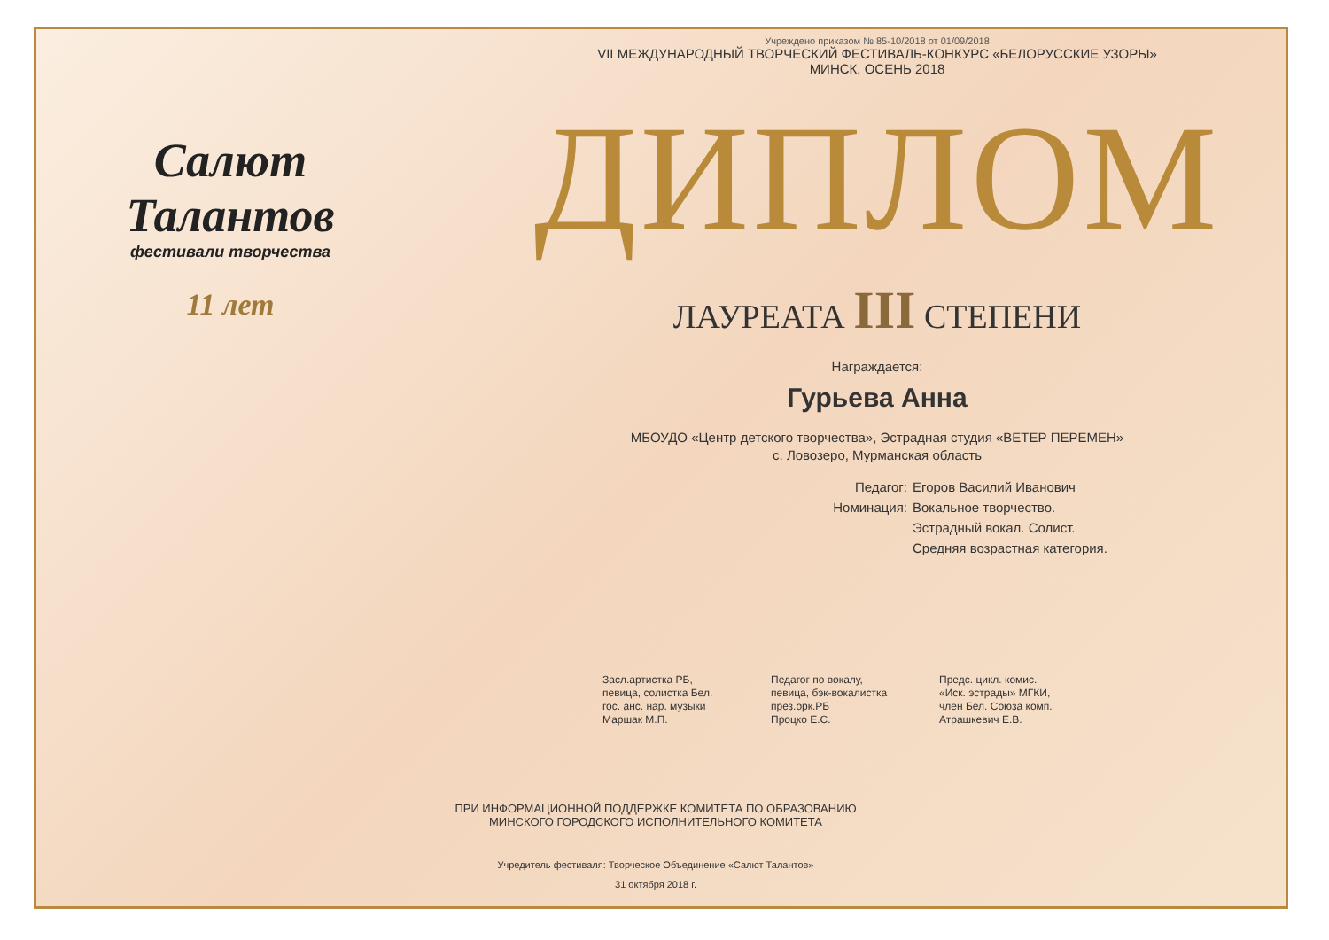Салют
Талантов
фестивали творчества
11 лет
Учреждено приказом № 85-10/2018 от 01/09/2018
VII МЕЖДУНАРОДНЫЙ ТВОРЧЕСКИЙ ФЕСТИВАЛЬ-КОНКУРС «БЕЛОРУССКИЕ УЗОРЫ»
МИНСК, ОСЕНЬ 2018
ДИПЛОМ
ЛАУРЕАТА III СТЕПЕНИ
Награждается:
Гурьева Анна
МБОУДО «Центр детского творчества», Эстрадная студия «ВЕТЕР ПЕРЕМЕН»
с. Ловозеро, Мурманская область
Педагог:
Егоров Василий Иванович
Номинация:
Вокальное творчество.
Эстрадный вокал. Солист.
Средняя возрастная категория.
Засл.артистка РБ,
певица, солистка Бел.
гос. анс. нар. музыки
Маршак М.П.
Педагог по вокалу,
певица, бэк-вокалистка
през.орк.РБ
Процко Е.С.
Предс. цикл. комис.
«Иск. эстрады» МГКИ,
член Бел. Союза комп.
Атрашкевич Е.В.
ПРИ ИНФОРМАЦИОННОЙ ПОДДЕРЖКЕ КОМИТЕТА ПО ОБРАЗОВАНИЮ
МИНСКОГО ГОРОДСКОГО ИСПОЛНИТЕЛЬНОГО КОМИТЕТА
Учредитель фестиваля: Творческое Объединение «Салют Талантов»
31 октября 2018 г.